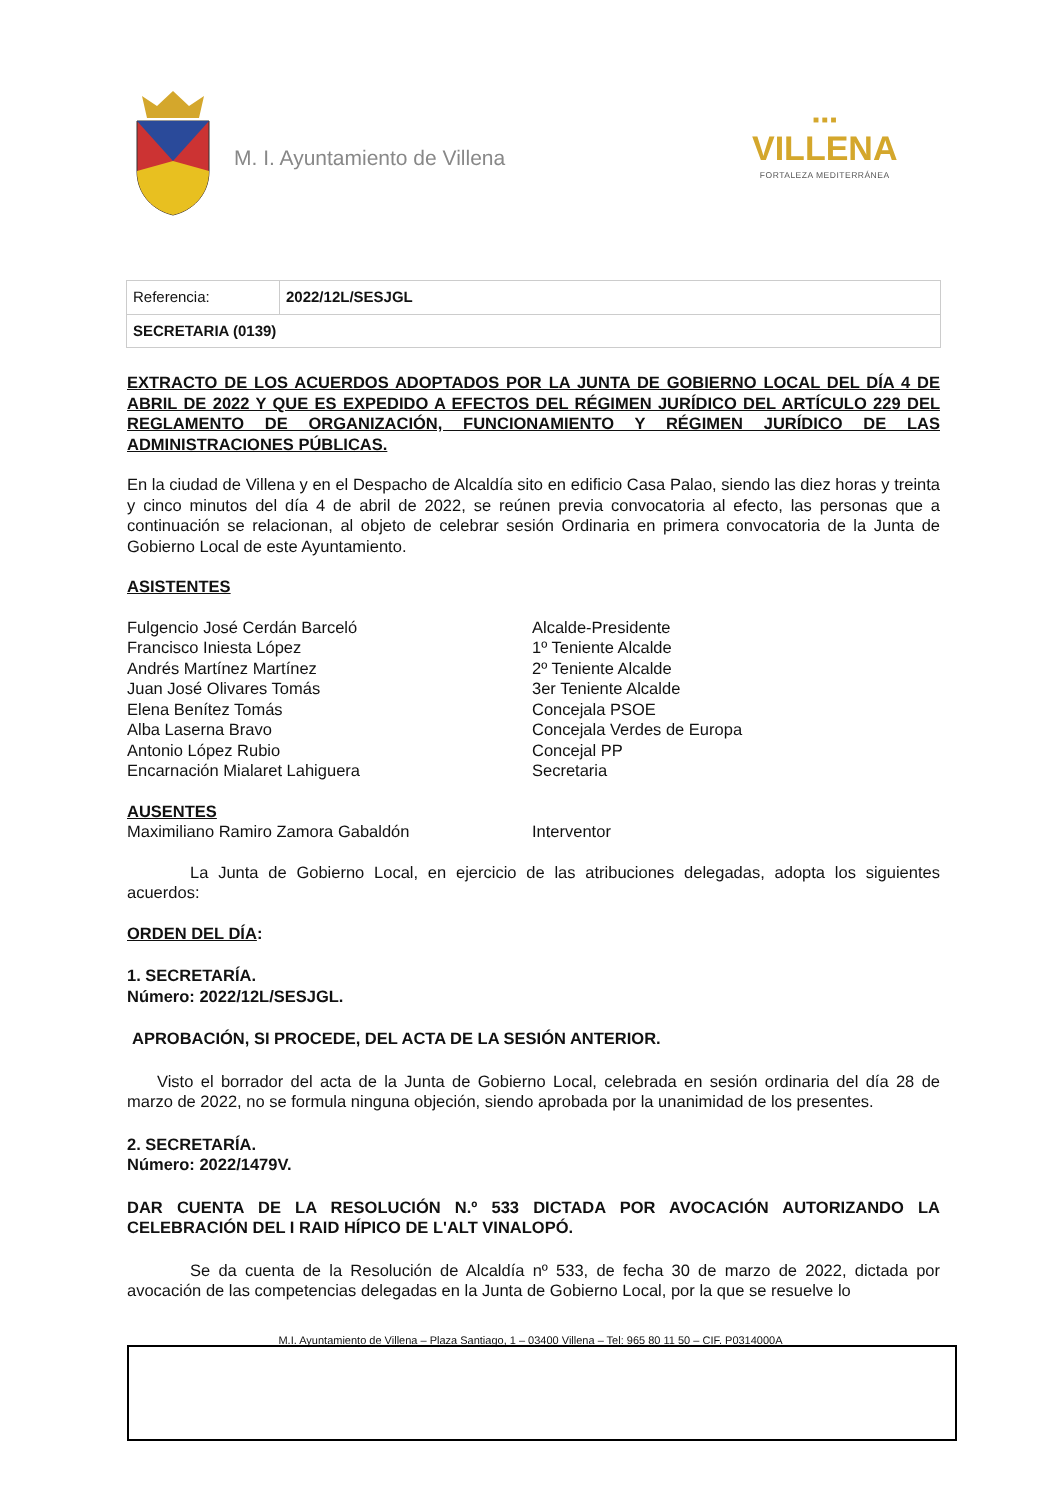M. I. Ayuntamiento de Villena
■ ■ ■
VILLENA
FORTALEZA MEDITERRÁNEA
| Referencia: | 2022/12L/SESJGL |
| SECRETARIA (0139) | |
EXTRACTO DE LOS ACUERDOS ADOPTADOS POR LA JUNTA DE GOBIERNO LOCAL DEL DÍA 4 DE ABRIL DE 2022 Y QUE ES EXPEDIDO A EFECTOS DEL RÉGIMEN JURÍDICO DEL ARTÍCULO 229 DEL REGLAMENTO DE ORGANIZACIÓN, FUNCIONAMIENTO Y RÉGIMEN JURÍDICO DE LAS ADMINISTRACIONES PÚBLICAS.
En la ciudad de Villena y en el Despacho de Alcaldía sito en edificio Casa Palao, siendo las diez horas y treinta y cinco minutos del día 4 de abril de 2022, se reúnen previa convocatoria al efecto, las personas que a continuación se relacionan, al objeto de celebrar sesión Ordinaria en primera convocatoria de la Junta de Gobierno Local de este Ayuntamiento.
ASISTENTES
| Fulgencio José Cerdán Barceló | Alcalde-Presidente |
| Francisco Iniesta López | 1º Teniente Alcalde |
| Andrés Martínez Martínez | 2º Teniente Alcalde |
| Juan José Olivares Tomás | 3er Teniente Alcalde |
| Elena Benítez Tomás | Concejala PSOE |
| Alba Laserna Bravo | Concejala Verdes de Europa |
| Antonio López Rubio | Concejal PP |
| Encarnación Mialaret Lahiguera | Secretaria |
AUSENTES
| Maximiliano Ramiro Zamora Gabaldón | Interventor |
La Junta de Gobierno Local, en ejercicio de las atribuciones delegadas, adopta los siguientes acuerdos:
ORDEN DEL DÍA:
1. SECRETARÍA.
Número: 2022/12L/SESJGL.
APROBACIÓN, SI PROCEDE, DEL ACTA DE LA SESIÓN ANTERIOR.
Visto el borrador del acta de la Junta de Gobierno Local, celebrada en sesión ordinaria del día 28 de marzo de 2022, no se formula ninguna objeción, siendo aprobada por la unanimidad de los presentes.
2. SECRETARÍA.
Número: 2022/1479V.
DAR CUENTA DE LA RESOLUCIÓN N.º 533 DICTADA POR AVOCACIÓN AUTORIZANDO LA CELEBRACIÓN DEL I RAID HÍPICO DE L'ALT VINALOPÓ.
Se da cuenta de la Resolución de Alcaldía nº 533, de fecha 30 de marzo de 2022, dictada por avocación de las competencias delegadas en la Junta de Gobierno Local, por la que se resuelve lo
M.I. Ayuntamiento de Villena – Plaza Santiago, 1 – 03400 Villena – Tel: 965 80 11 50 – CIF. P0314000A